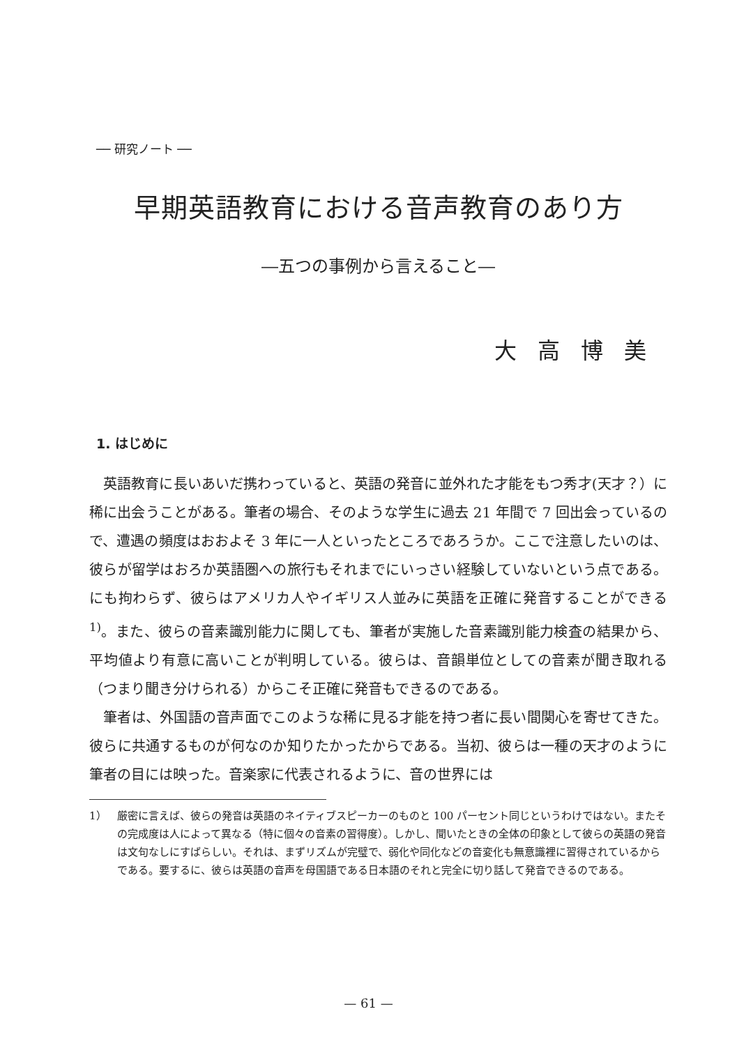── 研究ノート ──
早期英語教育における音声教育のあり方
―五つの事例から言えること―
大高博美
1. はじめに
英語教育に長いあいだ携わっていると、英語の発音に並外れた才能をもつ秀才(天才？）に稀に出会うことがある。筆者の場合、そのような学生に過去 21 年間で 7 回出会っているので、遭遇の頻度はおおよそ 3 年に一人といったところであろうか。ここで注意したいのは、彼らが留学はおろか英語圏への旅行もそれまでにいっさい経験していないという点である。にも拘わらず、彼らはアメリカ人やイギリス人並みに英語を正確に発音することができる<sup>1)</sup>。また、彼らの音素識別能力に関しても、筆者が実施した音素識別能力検査の結果から、平均値より有意に高いことが判明している。彼らは、音韻単位としての音素が聞き取れる（つまり聞き分けられる）からこそ正確に発音もできるのである。
筆者は、外国語の音声面でこのような稀に見る才能を持つ者に長い間関心を寄せてきた。彼らに共通するものが何なのか知りたかったからである。当初、彼らは一種の天才のように筆者の目には映った。音楽家に代表されるように、音の世界には
1） 厳密に言えば、彼らの発音は英語のネイティブスピーカーのものと 100 パーセント同じというわけではない。またその完成度は人によって異なる（特に個々の音素の習得度）。しかし、聞いたときの全体の印象として彼らの英語の発音は文句なしにすばらしい。それは、まずリズムが完璧で、弱化や同化などの音変化も無意識裡に習得されているからである。要するに、彼らは英語の音声を母国語である日本語のそれと完全に切り話して発音できるのである。
— 61 —